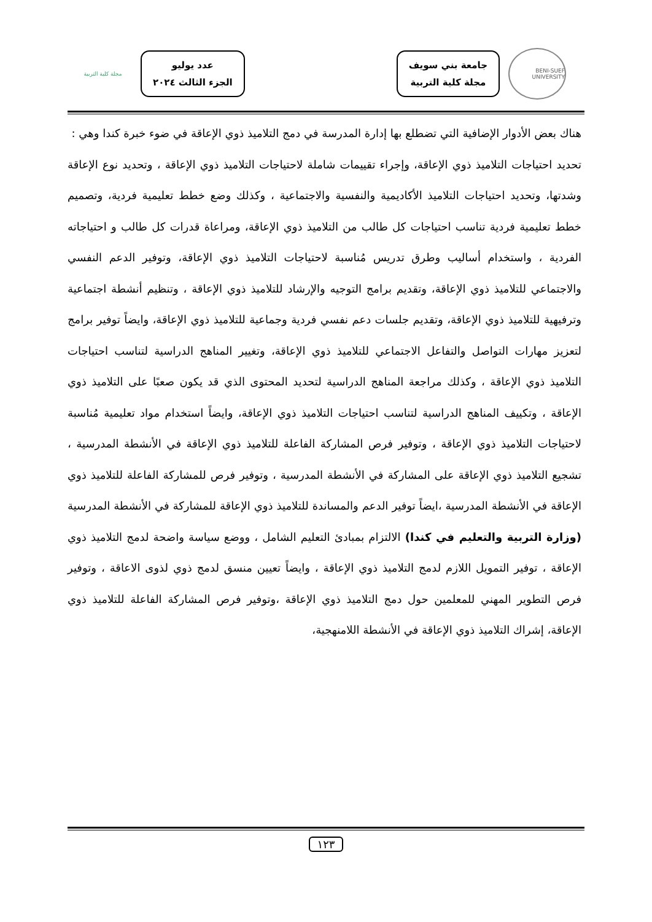BENI-SUEF UNIVERSITY
جامعة بني سويف
مجلة كلية التربية
عدد يوليو
الجزء الثالث ٢٠٢٤
مجلة كلية التربية
هناك بعض الأدوار الإضافية التي تضطلع بها إدارة المدرسة في دمج التلاميذ ذوي الإعاقة في ضوء خبرة كندا وهي :
تحديد احتياجات التلاميذ ذوي الإعاقة، وإجراء تقييمات شاملة لاحتياجات التلاميذ ذوي الإعاقة ، وتحديد نوع الإعاقة وشدتها، وتحديد احتياجات التلاميذ الأكاديمية والنفسية والاجتماعية ، وكذلك وضع خطط تعليمية فردية، وتصميم خطط تعليمية فردية تناسب احتياجات كل طالب من التلاميذ ذوي الإعاقة، ومراعاة قدرات كل طالب و احتياجاته الفردية ، واستخدام أساليب وطرق تدريس مُناسبة لاحتياجات التلاميذ ذوي الإعاقة، وتوفير الدعم النفسي والاجتماعي للتلاميذ ذوي الإعاقة، وتقديم برامج التوجيه والإرشاد للتلاميذ ذوي الإعاقة ، وتنظيم أنشطة اجتماعية وترفيهية للتلاميذ ذوي الإعاقة، وتقديم جلسات دعم نفسي فردية وجماعية للتلاميذ ذوي الإعاقة، وايضاً توفير برامج لتعزيز مهارات التواصل والتفاعل الاجتماعي للتلاميذ ذوي الإعاقة، وتغيير المناهج الدراسية لتناسب احتياجات التلاميذ ذوي الإعاقة ، وكذلك مراجعة المناهج الدراسية لتحديد المحتوى الذي قد يكون صعبًا على التلاميذ ذوي الإعاقة ، وتكييف المناهج الدراسية لتناسب احتياجات التلاميذ ذوي الإعاقة، وايضاً استخدام مواد تعليمية مُناسبة لاحتياجات التلاميذ ذوي الإعاقة ، وتوفير فرص المشاركة الفاعلة للتلاميذ ذوي الإعاقة في الأنشطة المدرسية ، تشجيع التلاميذ ذوي الإعاقة على المشاركة في الأنشطة المدرسية ، وتوفير فرص للمشاركة الفاعلة للتلاميذ ذوي الإعاقة في الأنشطة المدرسية ،ايضاً توفير الدعم والمساندة للتلاميذ ذوي الإعاقة للمشاركة في الأنشطة المدرسية (وزارة التربية والتعليم في كندا) الالتزام بمبادئ التعليم الشامل ، ووضع سياسة واضحة لدمج التلاميذ ذوي الإعاقة ، توفير التمويل اللازم لدمج التلاميذ ذوي الإعاقة ، وايضاً تعيين منسق لدمج ذوي لذوى الاعاقة ، وتوفير فرص التطوير المهني للمعلمين حول دمج التلاميذ ذوي الإعاقة ،وتوفير فرص المشاركة الفاعلة للتلاميذ ذوي الإعاقة، إشراك التلاميذ ذوي الإعاقة في الأنشطة اللامنهجية،
١٢٣